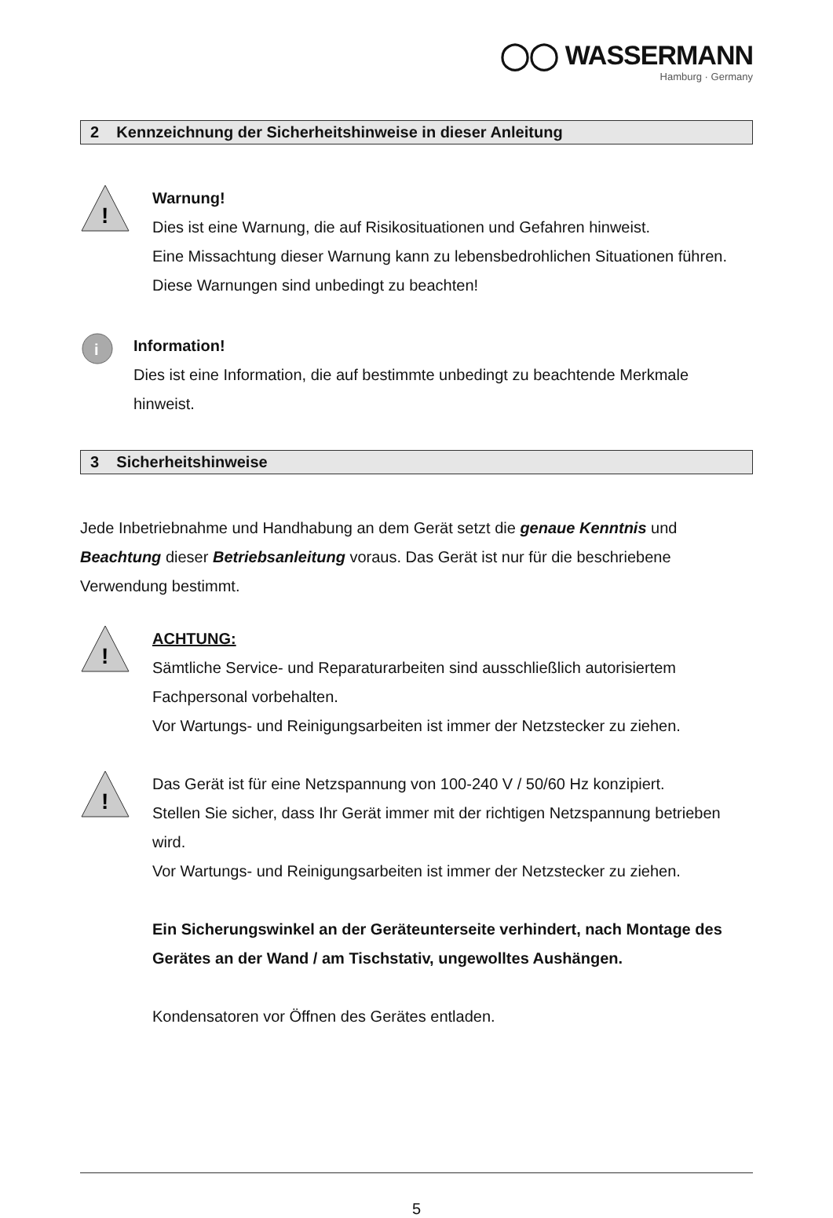◯◯ WASSERMANN
Hamburg · Germany
2 Kennzeichnung der Sicherheitshinweise in dieser Anleitung
!
Warnung!
Dies ist eine Warnung, die auf Risikosituationen und Gefahren hinweist.
Eine Missachtung dieser Warnung kann zu lebensbedrohlichen Situationen führen. Diese Warnungen sind unbedingt zu beachten!
i
Information!
Dies ist eine Information, die auf bestimmte unbedingt zu beachtende Merkmale hinweist.
3 Sicherheitshinweise
Jede Inbetriebnahme und Handhabung an dem Gerät setzt die genaue Kenntnis und Beachtung dieser Betriebsanleitung voraus. Das Gerät ist nur für die beschriebene Verwendung bestimmt.
!
ACHTUNG:
Sämtliche Service- und Reparaturarbeiten sind ausschließlich autorisiertem Fachpersonal vorbehalten.
Vor Wartungs- und Reinigungsarbeiten ist immer der Netzstecker zu ziehen.
!
Das Gerät ist für eine Netzspannung von 100-240 V / 50/60 Hz konzipiert.
Stellen Sie sicher, dass Ihr Gerät immer mit der richtigen Netzspannung betrieben wird.
Vor Wartungs- und Reinigungsarbeiten ist immer der Netzstecker zu ziehen.
Ein Sicherungswinkel an der Geräteunterseite verhindert, nach Montage des Gerätes an der Wand / am Tischstativ, ungewolltes Aushängen.
Kondensatoren vor Öffnen des Gerätes entladen.
5